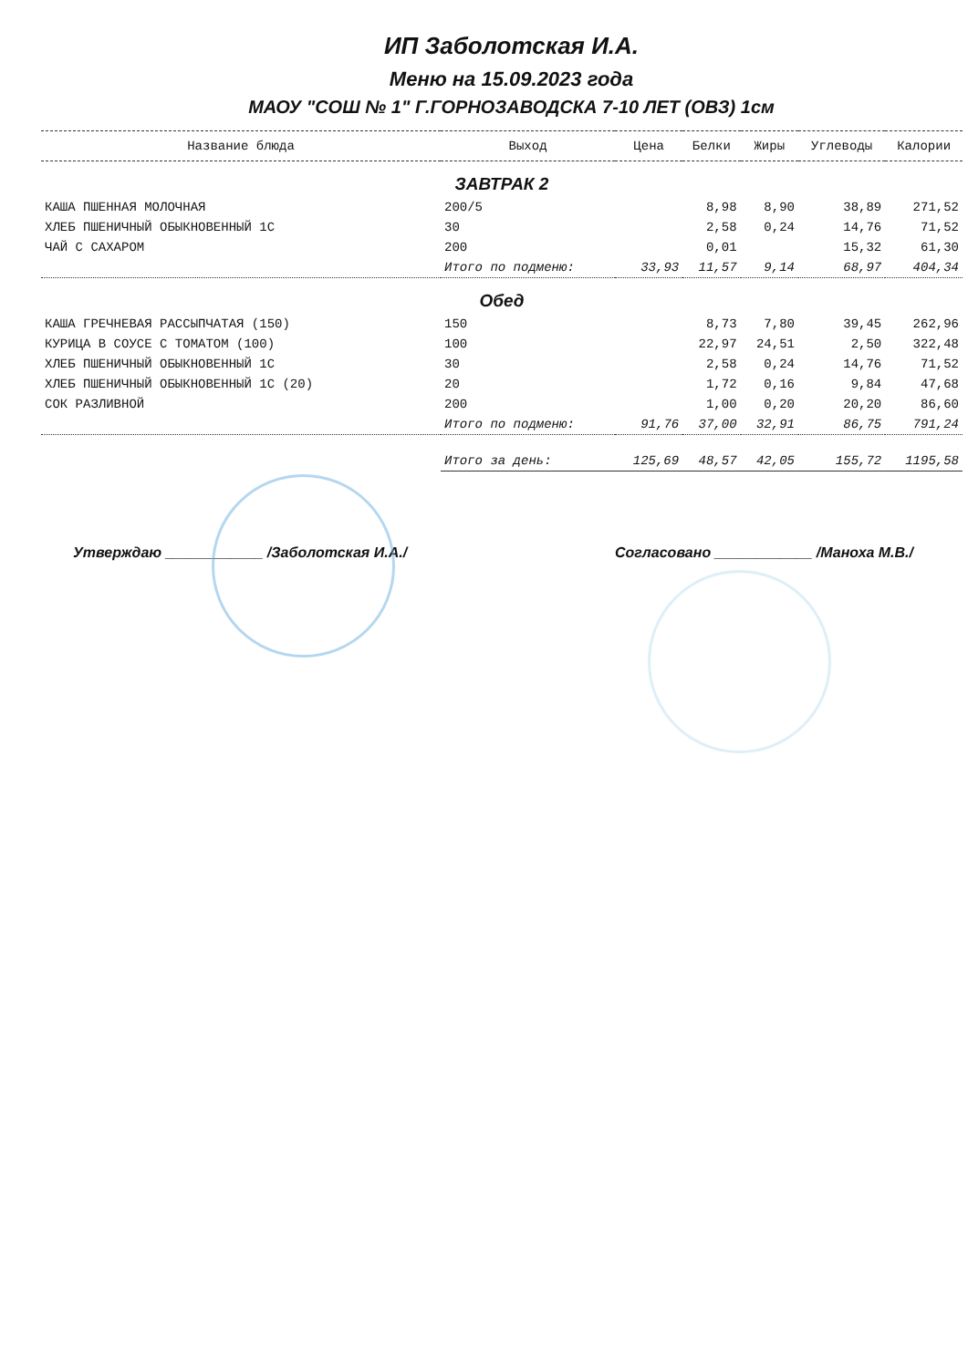ИП Заболотская И.А.
Меню на 15.09.2023 года
МАОУ "СОШ № 1" Г.ГОРНОЗАВОДСКА 7-10 ЛЕТ (ОВЗ) 1см
| Название блюда | Выход | Цена | Белки | Жиры | Углеводы | Калории |
| --- | --- | --- | --- | --- | --- | --- |
| ЗАВТРАК 2 | | | | | | |
| КАША ПШЕННАЯ МОЛОЧНАЯ | 200/5 | | 8,98 | 8,90 | 38,89 | 271,52 |
| ХЛЕБ ПШЕНИЧНЫЙ ОБЫКНОВЕННЫЙ 1С | 30 | | 2,58 | 0,24 | 14,76 | 71,52 |
| ЧАЙ С САХАРОМ | 200 | | 0,01 | | 15,32 | 61,30 |
| | Итого по подменю: | 33,93 | 11,57 | 9,14 | 68,97 | 404,34 |
| Обед | | | | | | |
| КАША ГРЕЧНЕВАЯ РАССЫПЧАТАЯ (150) | 150 | | 8,73 | 7,80 | 39,45 | 262,96 |
| КУРИЦА В СОУСЕ С ТОМАТОМ (100) | 100 | | 22,97 | 24,51 | 2,50 | 322,48 |
| ХЛЕБ ПШЕНИЧНЫЙ ОБЫКНОВЕННЫЙ 1С | 30 | | 2,58 | 0,24 | 14,76 | 71,52 |
| ХЛЕБ ПШЕНИЧНЫЙ ОБЫКНОВЕННЫЙ 1С (20) | 20 | | 1,72 | 0,16 | 9,84 | 47,68 |
| СОК РАЗЛИВНОЙ | 200 | | 1,00 | 0,20 | 20,20 | 86,60 |
| | Итого по подменю: | 91,76 | 37,00 | 32,91 | 86,75 | 791,24 |
| | Итого за день: | 125,69 | 48,57 | 42,05 | 155,72 | 1195,58 |
Утверждаю ____________ /Заболотская И.А./ Согласовано ____________ /Маноха М.В./